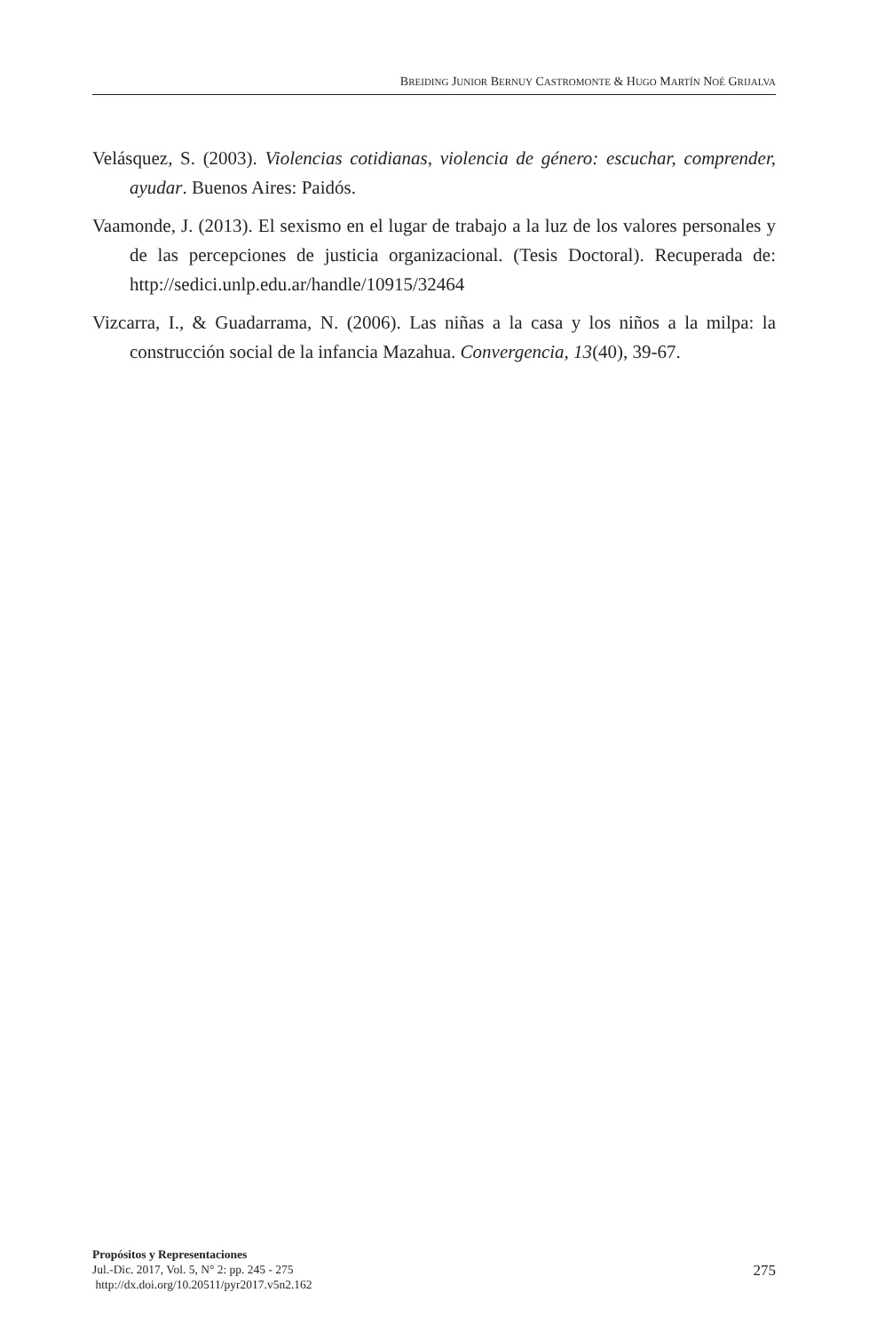BREIDING JUNIOR BERNUY CASTROMONTE & HUGO MARTÍN NOÉ GRIJALVA
Velásquez, S. (2003). Violencias cotidianas, violencia de género: escuchar, comprender, ayudar. Buenos Aires: Paidós.
Vaamonde, J. (2013). El sexismo en el lugar de trabajo a la luz de los valores personales y de las percepciones de justicia organizacional. (Tesis Doctoral). Recuperada de: http://sedici.unlp.edu.ar/handle/10915/32464
Vizcarra, I., & Guadarrama, N. (2006). Las niñas a la casa y los niños a la milpa: la construcción social de la infancia Mazahua. Convergencia, 13(40), 39-67.
Propósitos y Representaciones
Jul.-Dic. 2017, Vol. 5, N° 2: pp. 245 - 275
http://dx.doi.org/10.20511/pyr2017.v5n2.162
275